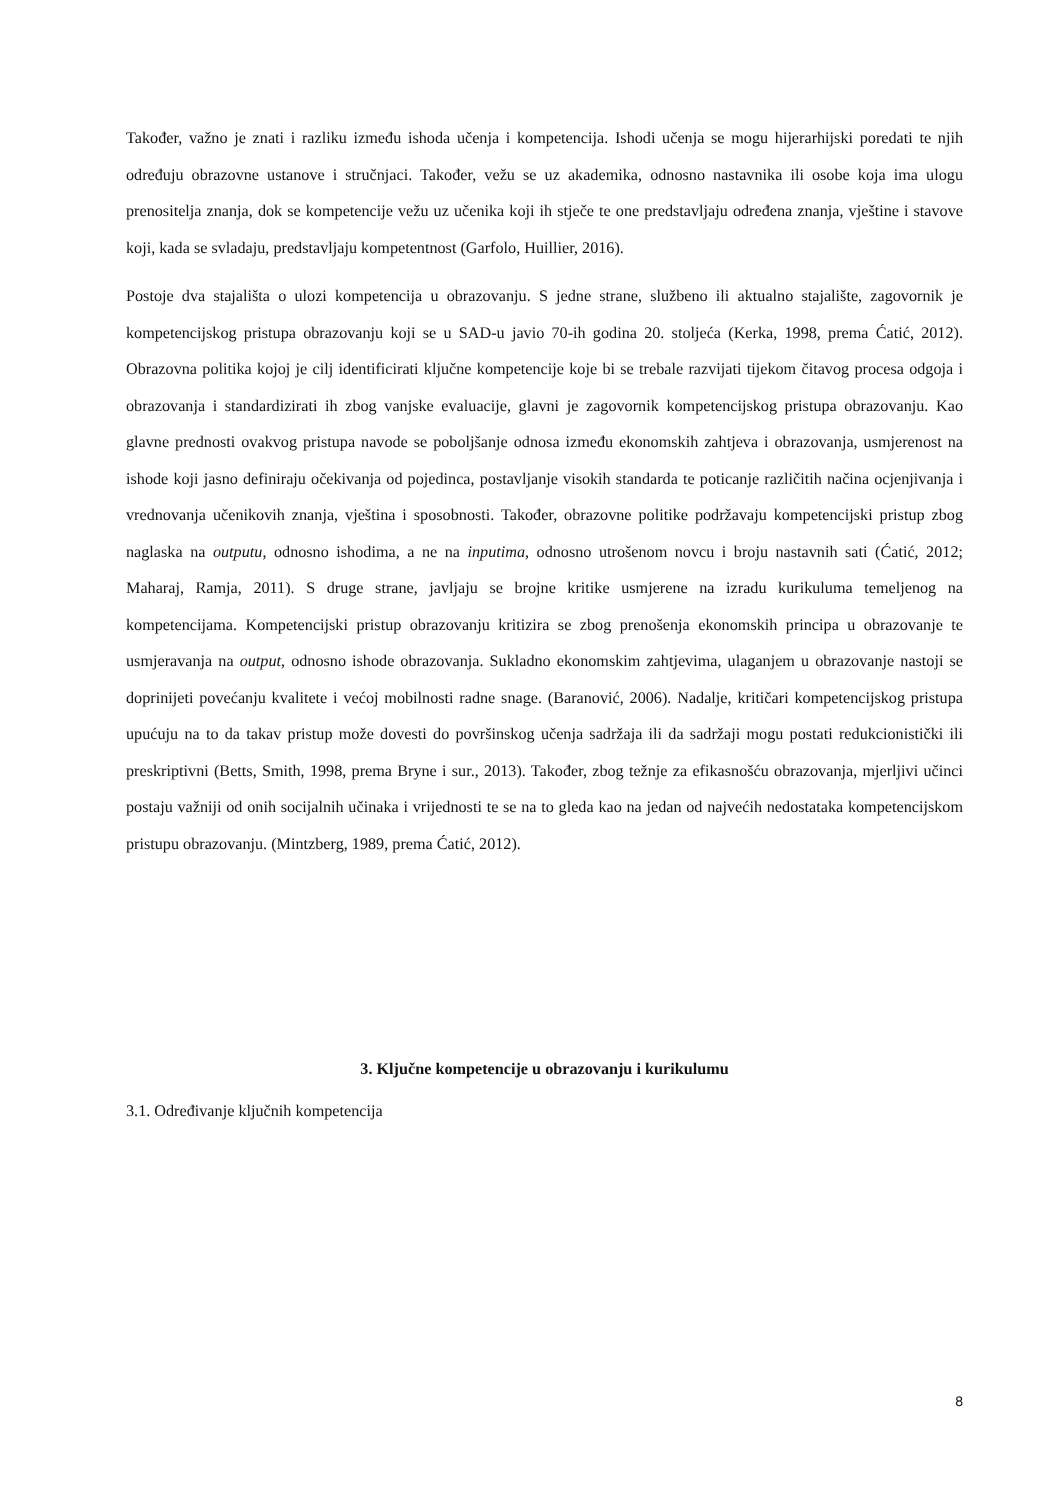Također, važno je znati i razliku između ishoda učenja i kompetencija. Ishodi učenja se mogu hijerarhijski poredati te njih određuju obrazovne ustanove i stručnjaci. Također, vežu se uz akademika, odnosno nastavnika ili osobe koja ima ulogu prenositelja znanja, dok se kompetencije vežu uz učenika koji ih stječe te one predstavljaju određena znanja, vještine i stavove koji, kada se svladaju, predstavljaju kompetentnost (Garfolo, Huillier, 2016).
Postoje dva stajališta o ulozi kompetencija u obrazovanju. S jedne strane, službeno ili aktualno stajalište, zagovornik je kompetencijskog pristupa obrazovanju koji se u SAD-u javio 70-ih godina 20. stoljeća (Kerka, 1998, prema Ćatić, 2012). Obrazovna politika kojoj je cilj identificirati ključne kompetencije koje bi se trebale razvijati tijekom čitavog procesa odgoja i obrazovanja i standardizirati ih zbog vanjske evaluacije, glavni je zagovornik kompetencijskog pristupa obrazovanju. Kao glavne prednosti ovakvog pristupa navode se poboljšanje odnosa između ekonomskih zahtjeva i obrazovanja, usmjerenost na ishode koji jasno definiraju očekivanja od pojedinca, postavljanje visokih standarda te poticanje različitih načina ocjenjivanja i vrednovanja učenikovih znanja, vještina i sposobnosti. Također, obrazovne politike podržavaju kompetencijski pristup zbog naglaska na outputu, odnosno ishodima, a ne na inputima, odnosno utrošenom novcu i broju nastavnih sati (Ćatić, 2012; Maharaj, Ramja, 2011). S druge strane, javljaju se brojne kritike usmjerene na izradu kurikuluma temeljenog na kompetencijama. Kompetencijski pristup obrazovanju kritizira se zbog prenošenja ekonomskih principa u obrazovanje te usmjeravanja na output, odnosno ishode obrazovanja. Sukladno ekonomskim zahtjevima, ulaganjem u obrazovanje nastoji se doprinijeti povećanju kvalitete i većoj mobilnosti radne snage. (Baranović, 2006). Nadalje, kritičari kompetencijskog pristupa upućuju na to da takav pristup može dovesti do površinskog učenja sadržaja ili da sadržaji mogu postati redukcionistički ili preskriptivni (Betts, Smith, 1998, prema Bryne i sur., 2013). Također, zbog težnje za efikasnošću obrazovanja, mjerljivi učinci postaju važniji od onih socijalnih učinaka i vrijednosti te se na to gleda kao na jedan od najvećih nedostataka kompetencijskom pristupu obrazovanju. (Mintzberg, 1989, prema Ćatić, 2012).
3. Ključne kompetencije u obrazovanju i kurikulumu
3.1. Određivanje ključnih kompetencija
8